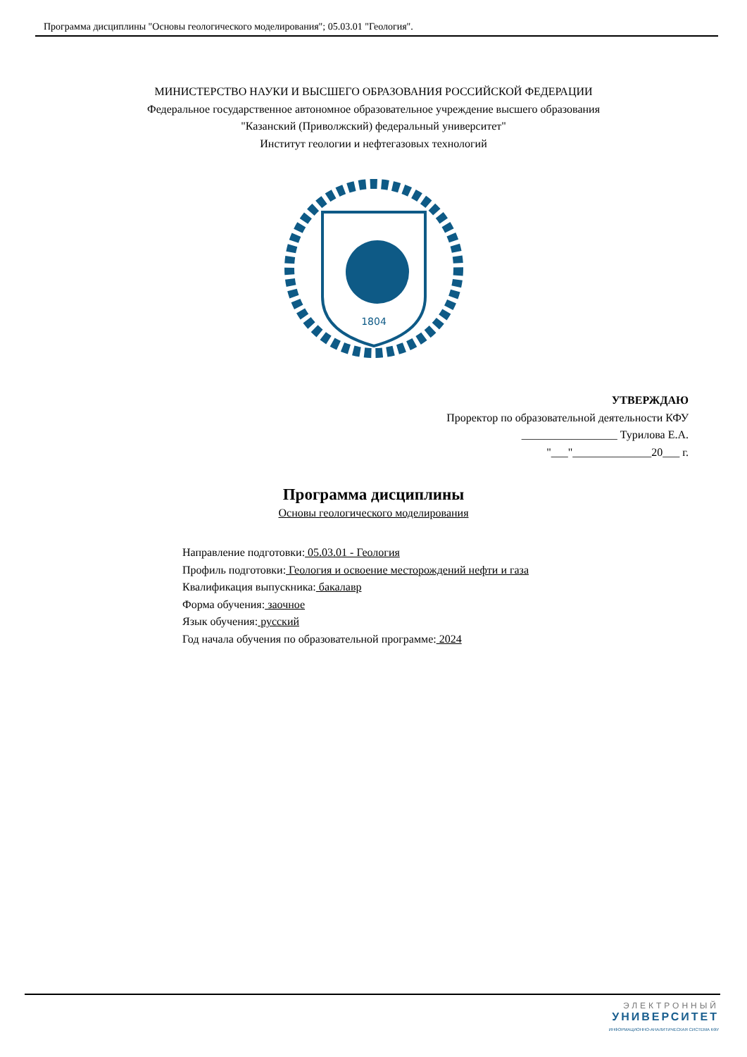Программа дисциплины "Основы геологического моделирования"; 05.03.01 "Геология".
МИНИСТЕРСТВО НАУКИ И ВЫСШЕГО ОБРАЗОВАНИЯ РОССИЙСКОЙ ФЕДЕРАЦИИ
Федеральное государственное автономное образовательное учреждение высшего образования
"Казанский (Приволжский) федеральный университет"
Институт геологии и нефтегазовых технологий
1804
УТВЕРЖДАЮ
Проректор по образовательной деятельности КФУ
_________________ Турилова Е.А.
"___"______________20___ г.
Программа дисциплины
Основы геологического моделирования
Направление подготовки: 05.03.01 - Геология
Профиль подготовки: Геология и освоение месторождений нефти и газа
Квалификация выпускника: бакалавр
Форма обучения: заочное
Язык обучения: русский
Год начала обучения по образовательной программе: 2024
ЭЛЕКТРОННЫЙ
УНИВЕРСИТЕТ
ИНФОРМАЦИОННО-АНАЛИТИЧЕСКАЯ СИСТЕМА КФУ